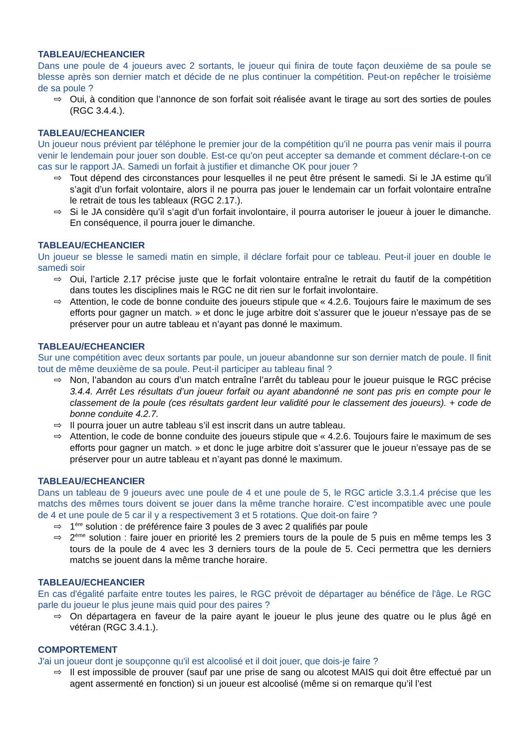TABLEAU/ECHEANCIER
Dans une poule de 4 joueurs avec 2 sortants, le joueur qui finira de toute façon deuxième de sa poule se blesse après son dernier match et décide de ne plus continuer la compétition. Peut-on repêcher le troisième de sa poule ?
⇨ Oui, à condition que l’annonce de son forfait soit réalisée avant le tirage au sort des sorties de poules (RGC 3.4.4.).
TABLEAU/ECHEANCIER
Un joueur nous prévient par téléphone le premier jour de la compétition qu’il ne pourra pas venir mais il pourra venir le lendemain pour jouer son double. Est-ce qu’on peut accepter sa demande et comment déclare-t-on ce cas sur le rapport JA. Samedi un forfait à justifier et dimanche OK pour jouer ?
⇨ Tout dépend des circonstances pour lesquelles il ne peut être présent le samedi. Si le JA estime qu’il s’agit d’un forfait volontaire, alors il ne pourra pas jouer le lendemain car un forfait volontaire entraîne le retrait de tous les tableaux (RGC 2.17.).
⇨ Si le JA considère qu’il s’agit d’un forfait involontaire, il pourra autoriser le joueur à jouer le dimanche. En conséquence, il pourra jouer le dimanche.
TABLEAU/ECHEANCIER
Un joueur se blesse le samedi matin en simple, il déclare forfait pour ce tableau. Peut-il jouer en double le samedi soir
⇨ Oui, l’article 2.17 précise juste que le forfait volontaire entraîne le retrait du fautif de la compétition dans toutes les disciplines mais le RGC ne dit rien sur le forfait involontaire.
⇨ Attention, le code de bonne conduite des joueurs stipule que « 4.2.6. Toujours faire le maximum de ses efforts pour gagner un match. » et donc le juge arbitre doit s’assurer que le joueur n’essaye pas de se préserver pour un autre tableau et n’ayant pas donné le maximum.
TABLEAU/ECHEANCIER
Sur une compétition avec deux sortants par poule, un joueur abandonne sur son dernier match de poule. Il finit tout de même deuxième de sa poule. Peut-il participer au tableau final ?
⇨ Non, l’abandon au cours d’un match entraîne l’arrêt du tableau pour le joueur puisque le RGC précise 3.4.4. Arrêt Les résultats d’un joueur forfait ou ayant abandonné ne sont pas pris en compte pour le classement de la poule (ces résultats gardent leur validité pour le classement des joueurs). + code de bonne conduite 4.2.7.
⇨ Il pourra jouer un autre tableau s’il est inscrit dans un autre tableau.
⇨ Attention, le code de bonne conduite des joueurs stipule que « 4.2.6. Toujours faire le maximum de ses efforts pour gagner un match. » et donc le juge arbitre doit s’assurer que le joueur n’essaye pas de se préserver pour un autre tableau et n’ayant pas donné le maximum.
TABLEAU/ECHEANCIER
Dans un tableau de 9 joueurs avec une poule de 4 et une poule de 5, le RGC article 3.3.1.4 précise que les matchs des mêmes tours doivent se jouer dans la même tranche horaire. C’est incompatible avec une poule de 4 et une poule de 5 car il y a respectivement 3 et 5 rotations. Que doit-on faire ?
⇨ 1<sup>ère</sup> solution : de préférence faire 3 poules de 3 avec 2 qualifiés par poule
⇨ 2<sup>ème</sup> solution : faire jouer en priorité les 2 premiers tours de la poule de 5 puis en même temps les 3 tours de la poule de 4 avec les 3 derniers tours de la poule de 5. Ceci permettra que les derniers matchs se jouent dans la même tranche horaire.
TABLEAU/ECHEANCIER
En cas d'égalité parfaite entre toutes les paires, le RGC prévoit de départager au bénéfice de l'âge. Le RGC parle du joueur le plus jeune mais quid pour des paires ?
⇨ On départagera en faveur de la paire ayant le joueur le plus jeune des quatre ou le plus âgé en vétéran (RGC 3.4.1.).
COMPORTEMENT
J'ai un joueur dont je soupçonne qu'il est alcoolisé et il doit jouer, que dois-je faire ?
⇨ Il est impossible de prouver (sauf par une prise de sang ou alcotest MAIS qui doit être effectué par un agent assermenté en fonction) si un joueur est alcoolisé (même si on remarque qu’il l’est